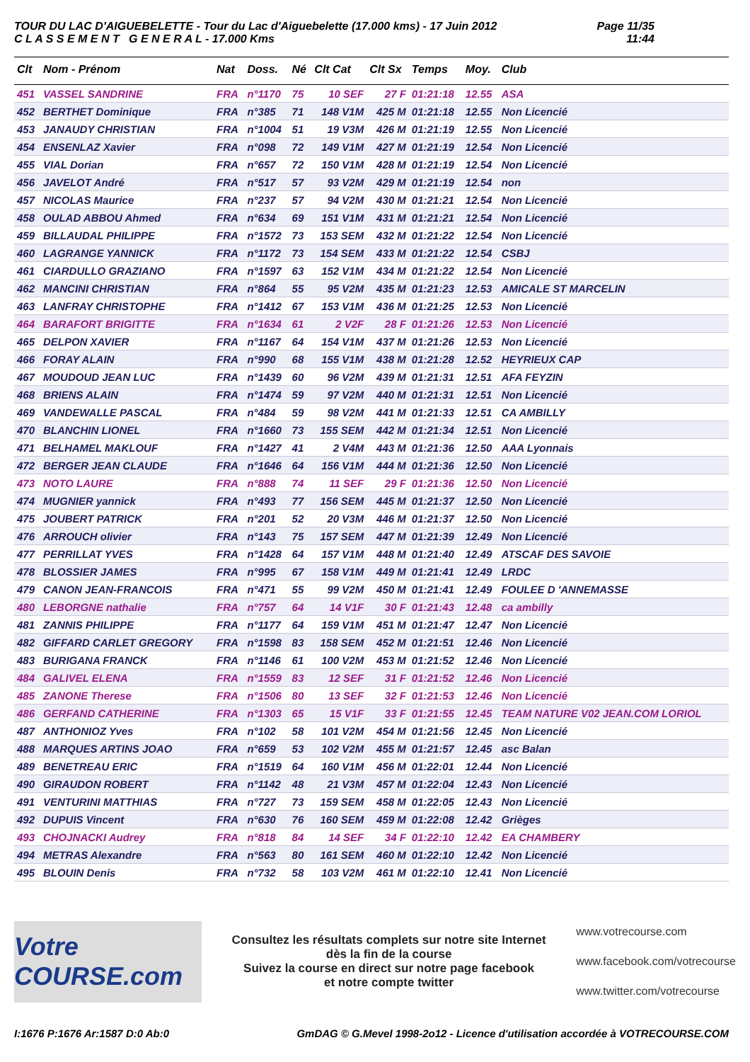TOUR DU LAC D'AIGUEBELETTE - Tour du Lac d'Aiguebelette (17.000 kms) - 17 Juin 2012
C L A S S E M E N T G E N E R A L - 17.000 Kms
Page 11/35
11:44
| Clt | Nom - Prénom | Nat | Doss. | Né | Clt Cat | Clt Sx | Temps | Moy. | Club |
| --- | --- | --- | --- | --- | --- | --- | --- | --- | --- |
| 451 | VASSEL SANDRINE | FRA | n°1170 | 75 | 10 SEF | 27 F | 01:21:18 | 12.55 | ASA |
| 452 | BERTHET Dominique | FRA | n°385 | 71 | 148 V1M | 425 M | 01:21:18 | 12.55 | Non Licencié |
| 453 | JANAUDY CHRISTIAN | FRA | n°1004 | 51 | 19 V3M | 426 M | 01:21:19 | 12.55 | Non Licencié |
| 454 | ENSENLAZ Xavier | FRA | n°098 | 72 | 149 V1M | 427 M | 01:21:19 | 12.54 | Non Licencié |
| 455 | VIAL Dorian | FRA | n°657 | 72 | 150 V1M | 428 M | 01:21:19 | 12.54 | Non Licencié |
| 456 | JAVELOT André | FRA | n°517 | 57 | 93 V2M | 429 M | 01:21:19 | 12.54 | non |
| 457 | NICOLAS Maurice | FRA | n°237 | 57 | 94 V2M | 430 M | 01:21:21 | 12.54 | Non Licencié |
| 458 | OULAD ABBOU Ahmed | FRA | n°634 | 69 | 151 V1M | 431 M | 01:21:21 | 12.54 | Non Licencié |
| 459 | BILLAUDAL PHILIPPE | FRA | n°1572 | 73 | 153 SEM | 432 M | 01:21:22 | 12.54 | Non Licencié |
| 460 | LAGRANGE YANNICK | FRA | n°1172 | 73 | 154 SEM | 433 M | 01:21:22 | 12.54 | CSBJ |
| 461 | CIARDULLO GRAZIANO | FRA | n°1597 | 63 | 152 V1M | 434 M | 01:21:22 | 12.54 | Non Licencié |
| 462 | MANCINI CHRISTIAN | FRA | n°864 | 55 | 95 V2M | 435 M | 01:21:23 | 12.53 | AMICALE ST MARCELIN |
| 463 | LANFRAY CHRISTOPHE | FRA | n°1412 | 67 | 153 V1M | 436 M | 01:21:25 | 12.53 | Non Licencié |
| 464 | BARAFORT BRIGITTE | FRA | n°1634 | 61 | 2 V2F | 28 F | 01:21:26 | 12.53 | Non Licencié |
| 465 | DELPON XAVIER | FRA | n°1167 | 64 | 154 V1M | 437 M | 01:21:26 | 12.53 | Non Licencié |
| 466 | FORAY ALAIN | FRA | n°990 | 68 | 155 V1M | 438 M | 01:21:28 | 12.52 | HEYRIEUX CAP |
| 467 | MOUDOUD JEAN LUC | FRA | n°1439 | 60 | 96 V2M | 439 M | 01:21:31 | 12.51 | AFA FEYZIN |
| 468 | BRIENS ALAIN | FRA | n°1474 | 59 | 97 V2M | 440 M | 01:21:31 | 12.51 | Non Licencié |
| 469 | VANDEWALLE PASCAL | FRA | n°484 | 59 | 98 V2M | 441 M | 01:21:33 | 12.51 | CA AMBILLY |
| 470 | BLANCHIN LIONEL | FRA | n°1660 | 73 | 155 SEM | 442 M | 01:21:34 | 12.51 | Non Licencié |
| 471 | BELHAMEL MAKLOUF | FRA | n°1427 | 41 | 2 V4M | 443 M | 01:21:36 | 12.50 | AAA Lyonnais |
| 472 | BERGER JEAN CLAUDE | FRA | n°1646 | 64 | 156 V1M | 444 M | 01:21:36 | 12.50 | Non Licencié |
| 473 | NOTO LAURE | FRA | n°888 | 74 | 11 SEF | 29 F | 01:21:36 | 12.50 | Non Licencié |
| 474 | MUGNIER yannick | FRA | n°493 | 77 | 156 SEM | 445 M | 01:21:37 | 12.50 | Non Licencié |
| 475 | JOUBERT PATRICK | FRA | n°201 | 52 | 20 V3M | 446 M | 01:21:37 | 12.50 | Non Licencié |
| 476 | ARROUCH olivier | FRA | n°143 | 75 | 157 SEM | 447 M | 01:21:39 | 12.49 | Non Licencié |
| 477 | PERRILLAT YVES | FRA | n°1428 | 64 | 157 V1M | 448 M | 01:21:40 | 12.49 | ATSCAF DES SAVOIE |
| 478 | BLOSSIER JAMES | FRA | n°995 | 67 | 158 V1M | 449 M | 01:21:41 | 12.49 | LRDC |
| 479 | CANON JEAN-FRANCOIS | FRA | n°471 | 55 | 99 V2M | 450 M | 01:21:41 | 12.49 | FOULEE D 'ANNEMASSE |
| 480 | LEBORGNE nathalie | FRA | n°757 | 64 | 14 V1F | 30 F | 01:21:43 | 12.48 | ca ambilly |
| 481 | ZANNIS PHILIPPE | FRA | n°1177 | 64 | 159 V1M | 451 M | 01:21:47 | 12.47 | Non Licencié |
| 482 | GIFFARD CARLET GREGORY | FRA | n°1598 | 83 | 158 SEM | 452 M | 01:21:51 | 12.46 | Non Licencié |
| 483 | BURIGANA FRANCK | FRA | n°1146 | 61 | 100 V2M | 453 M | 01:21:52 | 12.46 | Non Licencié |
| 484 | GALIVEL ELENA | FRA | n°1559 | 83 | 12 SEF | 31 F | 01:21:52 | 12.46 | Non Licencié |
| 485 | ZANONE Therese | FRA | n°1506 | 80 | 13 SEF | 32 F | 01:21:53 | 12.46 | Non Licencié |
| 486 | GERFAND CATHERINE | FRA | n°1303 | 65 | 15 V1F | 33 F | 01:21:55 | 12.45 | TEAM NATURE V02 JEAN.COM LORIOL |
| 487 | ANTHONIOZ Yves | FRA | n°102 | 58 | 101 V2M | 454 M | 01:21:56 | 12.45 | Non Licencié |
| 488 | MARQUES ARTINS JOAO | FRA | n°659 | 53 | 102 V2M | 455 M | 01:21:57 | 12.45 | asc Balan |
| 489 | BENETREAU ERIC | FRA | n°1519 | 64 | 160 V1M | 456 M | 01:22:01 | 12.44 | Non Licencié |
| 490 | GIRAUDON ROBERT | FRA | n°1142 | 48 | 21 V3M | 457 M | 01:22:04 | 12.43 | Non Licencié |
| 491 | VENTURINI MATTHIAS | FRA | n°727 | 73 | 159 SEM | 458 M | 01:22:05 | 12.43 | Non Licencié |
| 492 | DUPUIS Vincent | FRA | n°630 | 76 | 160 SEM | 459 M | 01:22:08 | 12.42 | Grièges |
| 493 | CHOJNACKI Audrey | FRA | n°818 | 84 | 14 SEF | 34 F | 01:22:10 | 12.42 | EA CHAMBERY |
| 494 | METRAS Alexandre | FRA | n°563 | 80 | 161 SEM | 460 M | 01:22:10 | 12.42 | Non Licencié |
| 495 | BLOUIN Denis | FRA | n°732 | 58 | 103 V2M | 461 M | 01:22:10 | 12.41 | Non Licencié |
Votre COURSE.com
Consultez les résultats complets sur notre site Internet
dès la fin de la course
Suivez la course en direct sur notre page facebook
et notre compte twitter
www.votrecourse.com
www.facebook.com/votrecourse
www.twitter.com/votrecourse
I:1676 P:1676 Ar:1587 D:0 Ab:0 GmDAG © G.Mevel 1998-2o12 - Licence d'utilisation accordée à VOTRECOURSE.COM